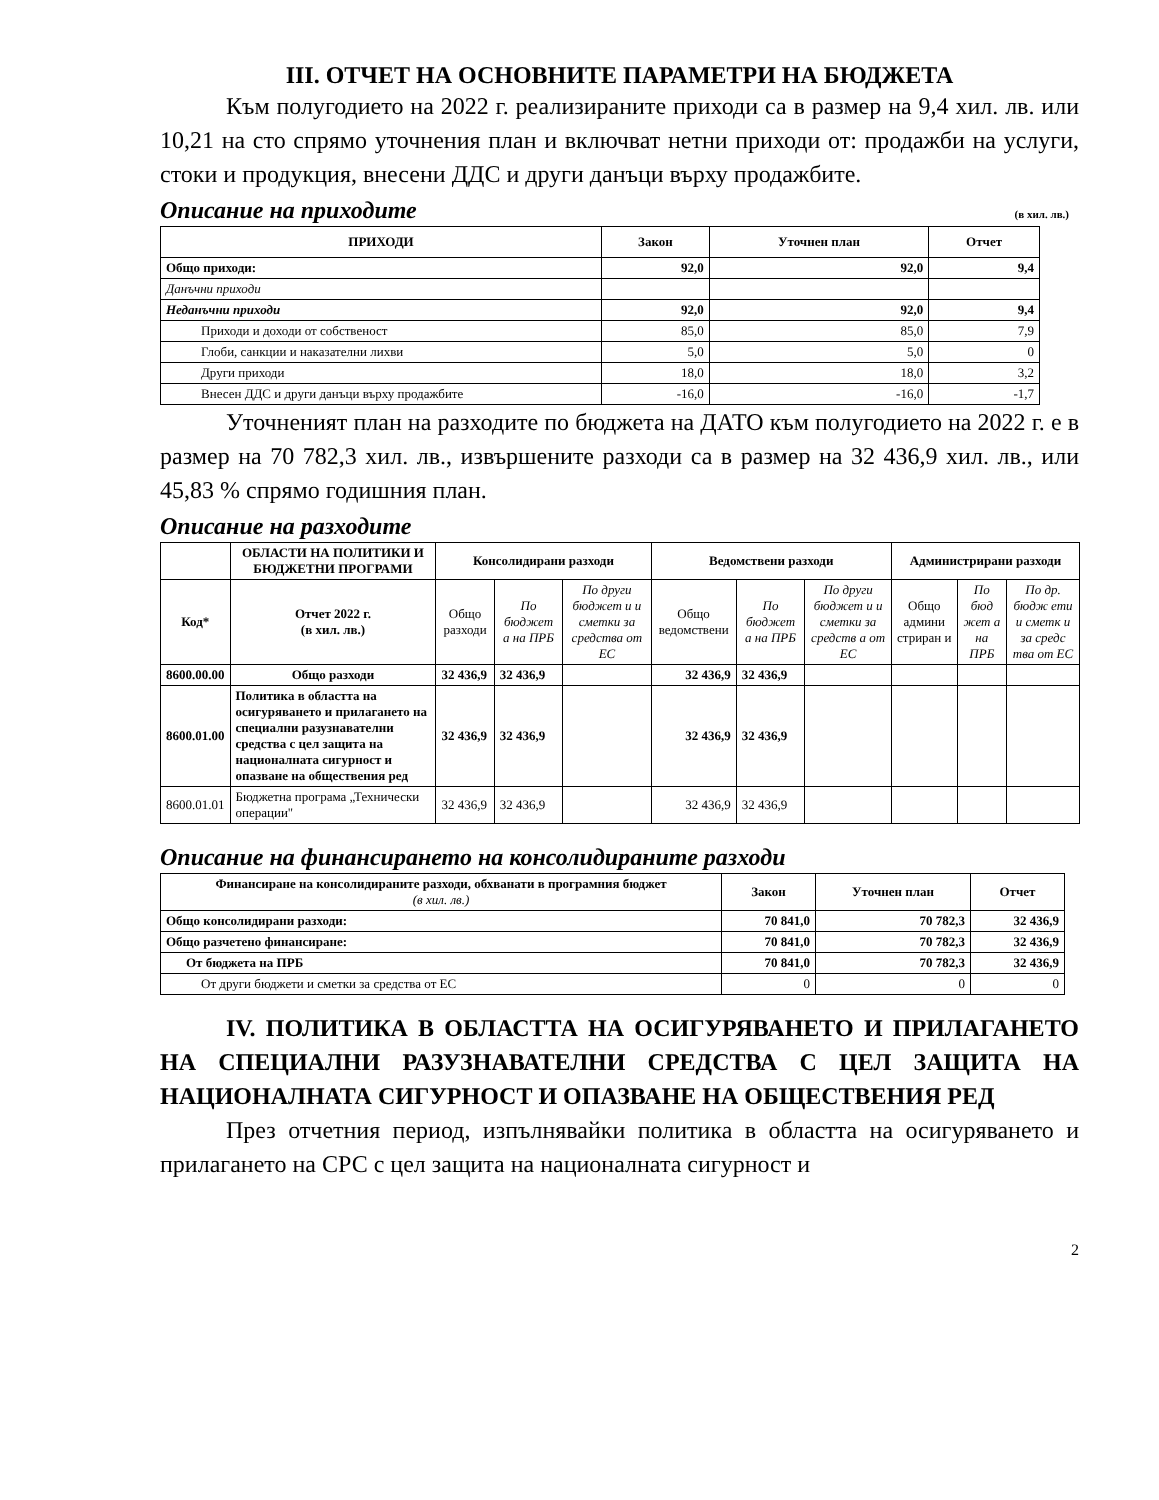III. ОТЧЕТ НА ОСНОВНИТЕ ПАРАМЕТРИ НА БЮДЖЕТА
Към полугодието на 2022 г. реализираните приходи са в размер на 9,4 хил. лв. или 10,21 на сто спрямо уточнения план и включват нетни приходи от: продажби на услуги, стоки и продукция, внесени ДДС и други данъци върху продажбите.
Описание на приходите
(в хил. лв.)
| ПРИХОДИ | Закон | Уточнен план | Отчет |
| --- | --- | --- | --- |
| Общо приходи: | 92,0 | 92,0 | 9,4 |
| Данъчни приходи | | | |
| Неданъчни приходи | 92,0 | 92,0 | 9,4 |
| Приходи и доходи от собственост | 85,0 | 85,0 | 7,9 |
| Глоби, санкции и наказателни лихви | 5,0 | 5,0 | 0 |
| Други приходи | 18,0 | 18,0 | 3,2 |
| Внесен ДДС и други данъци върху продажбите | -16,0 | -16,0 | -1,7 |
Уточненият план на разходите по бюджета на ДАТО към полугодието на 2022 г. е в размер на 70 782,3 хил. лв., извършените разходи са в размер на 32 436,9 хил. лв., или 45,83 % спрямо годишния план.
Описание на разходите
| | ОБЛАСТИ НА ПОЛИТИКИ И БЮДЖЕТНИ ПРОГРАМИ | Консолидирани разходи | | | Ведомствени разходи | | | Администрирани разходи | | |
| --- | --- | --- | --- | --- | --- | --- | --- | --- | --- | --- |
| Код* | Отчет 2022 г. (в хил. лв.) | Общо разходи | По бюджет а на ПРБ | По други бюджет и и сметки за средства от ЕС | Общо ведомствени | По бюджет а на ПРБ | По други бюджет и и сметки за средств а от ЕС | Общо админи стриран и | По бюд жет а на ПРБ | По др. бюдж ети и сметк и за средс тва от ЕС |
| 8600.00.00 | Общо разходи | 32 436,9 | 32 436,9 | | 32 436,9 | 32 436,9 | | | | |
| 8600.01.00 | Политика в областта на осигуряването и прилагането на специални разузнавателни средства с цел защита на националната сигурност и опазване на обществения ред | 32 436,9 | 32 436,9 | | 32 436,9 | 32 436,9 | | | | |
| 8600.01.01 | Бюджетна програма „Технически операции" | 32 436,9 | 32 436,9 | | 32 436,9 | 32 436,9 | | | | |
Описание на финансирането на консолидираните разходи
| Финансиране на консолидираните разходи, обхванати в програмния бюджет (в хил. лв.) | Закон | Уточнен план | Отчет |
| --- | --- | --- | --- |
| Общо консолидирани разходи: | 70 841,0 | 70 782,3 | 32 436,9 |
| Общо разчетено финансиране: | 70 841,0 | 70 782,3 | 32 436,9 |
| От бюджета на ПРБ | 70 841,0 | 70 782,3 | 32 436,9 |
| От други бюджети и сметки за средства от ЕС | 0 | 0 | 0 |
IV. ПОЛИТИКА В ОБЛАСТТА НА ОСИГУРЯВАНЕТО И ПРИЛАГАНЕТО НА СПЕЦИАЛНИ РАЗУЗНАВАТЕЛНИ СРЕДСТВА С ЦЕЛ ЗАЩИТА НА НАЦИОНАЛНАТА СИГУРНОСТ И ОПАЗВАНЕ НА ОБЩЕСТВЕНИЯ РЕД
През отчетния период, изпълнявайки политика в областта на осигуряването и прилагането на СРС с цел защита на националната сигурност и
2